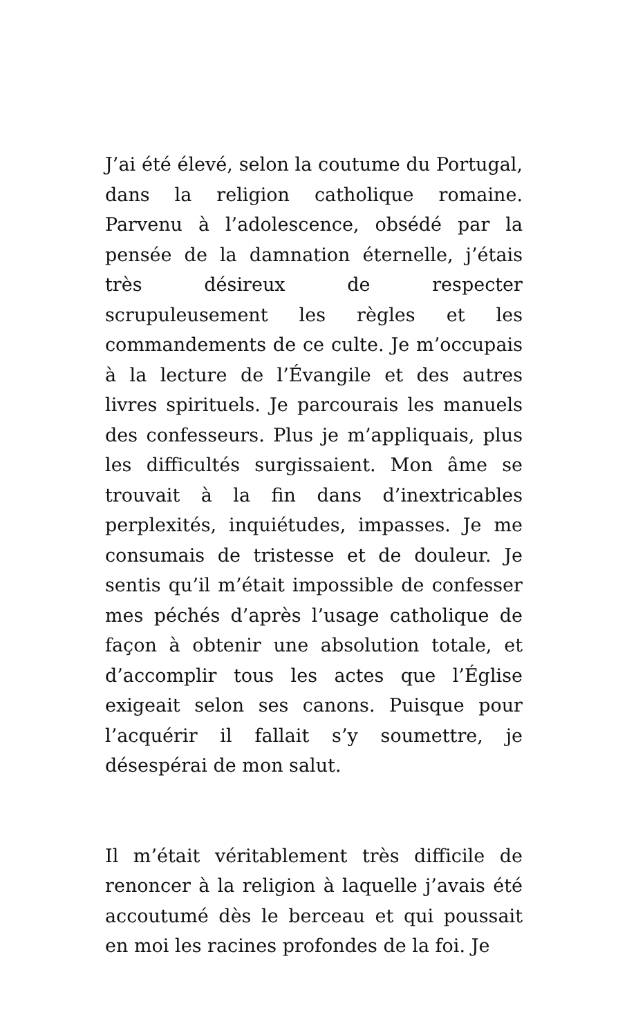J’ai été élevé, selon la coutume du Portugal, dans la religion catholique romaine. Parvenu à l’adolescence, obsédé par la pensée de la damnation éternelle, j’étais très désireux de respecter scrupuleusement les règles et les commandements de ce culte. Je m’occupais à la lecture de l’Évangile et des autres livres spirituels. Je parcourais les manuels des confesseurs. Plus je m’appliquais, plus les difficultés surgissaient. Mon âme se trouvait à la fin dans d’inextricables perplexités, inquiétudes, impasses. Je me consumais de tristesse et de douleur. Je sentis qu’il m’était impossible de confesser mes péchés d’après l’usage catholique de façon à obtenir une absolution totale, et d’accomplir tous les actes que l’Église exigeait selon ses canons. Puisque pour l’acquérir il fallait s’y soumettre, je désespérai de mon salut.
Il m’était véritablement très difficile de renoncer à la religion à laquelle j’avais été accoutumé dès le berceau et qui poussait en moi les racines profondes de la foi. Je